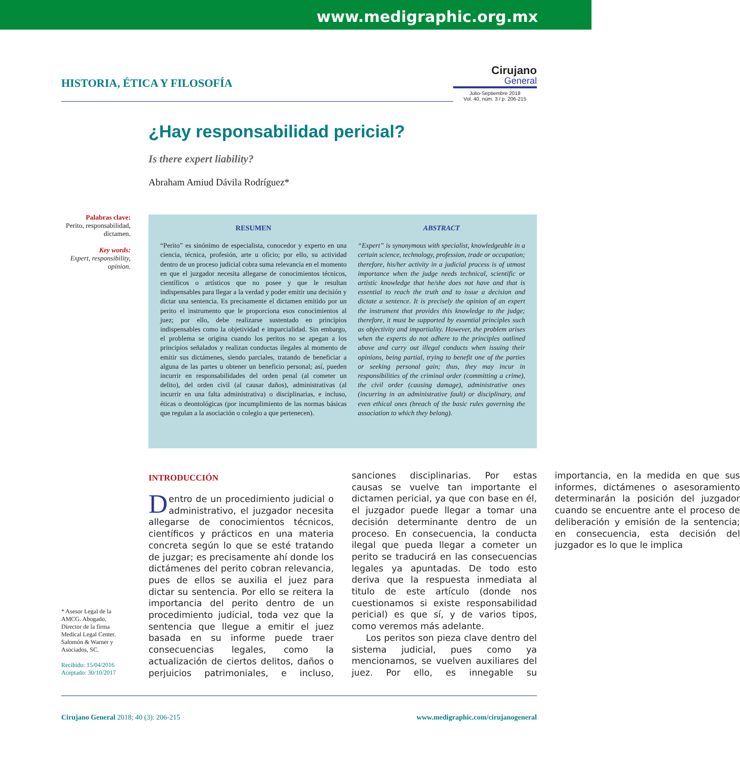www.medigraphic.org.mx
HISTORIA, ÉTICA Y FILOSOFÍA
Cirujano
General
Julio-Septiembre 2018
Vol. 40, núm. 3 / p. 206-215
¿Hay responsabilidad pericial?
Is there expert liability?
Abraham Amiud Dávila Rodríguez*
Palabras clave:
Perito, responsabilidad, dictamen.
Key words:
Expert, responsibility, opinion.
RESUMEN
“Perito” es sinónimo de especialista, conocedor y experto en una ciencia, técnica, profesión, arte u oficio; por ello, su actividad dentro de un proceso judicial cobra suma relevancia en el momento en que el juzgador necesita allegarse de conocimientos técnicos, científicos o artísticos que no posee y que le resultan indispensables para llegar a la verdad y poder emitir una decisión y dictar una sentencia. Es precisamente el dictamen emitido por un perito el instrumento que le proporciona esos conocimientos al juez; por ello, debe realizarse sustentado en principios indispensables como la objetividad e imparcialidad. Sin embargo, el problema se origina cuando los peritos no se apegan a los principios señalados y realizan conductas ilegales al momento de emitir sus dictámenes, siendo parciales, tratando de beneficiar a alguna de las partes u obtener un beneficio personal; así, pueden incurrir en responsabilidades del orden penal (al cometer un delito), del orden civil (al causar daños), administrativas (al incurrir en una falta administrativa) o disciplinarias, e incluso, éticas o deontológicas (por incumplimiento de las normas básicas que regulan a la asociación o colegio a que pertenecen).
ABSTRACT
“Expert” is synonymous with specialist, knowledgeable in a certain science, technology, profession, trade or occupation; therefore, his/her activity in a judicial process is of utmost importance when the judge needs technical, scientific or artistic knowledge that he/she does not have and that is essential to reach the truth and to issue a decision and dictate a sentence. It is precisely the opinion of an expert the instrument that provides this knowledge to the judge; therefore, it must be supported by essential principles such as objectivity and impartiality. However, the problem arises when the experts do not adhere to the principles outlined above and carry out illegal conducts when issuing their opinions, being partial, trying to benefit one of the parties or seeking personal gain; thus, they may incur in responsibilities of the criminal order (committing a crime), the civil order (causing damage), administrative ones (incurring in an administrative fault) or disciplinary, and even ethical ones (breach of the basic rules governing the association to which they belong).
INTRODUCCIÓN
Dentro de un procedimiento judicial o administrativo, el juzgador necesita allegarse de conocimientos técnicos, científicos y prácticos en una materia concreta según lo que se esté tratando de juzgar; es precisamente ahí donde los dictámenes del perito cobran relevancia, pues de ellos se auxilia el juez para dictar su sentencia. Por ello se reitera la importancia del perito dentro de un procedimiento judicial, toda vez que la sentencia que llegue a emitir el juez basada en su informe puede traer consecuencias legales, como la actualización de ciertos delitos, daños o perjuicios patrimoniales, e incluso, sanciones disciplinarias. Por estas causas se vuelve tan importante el dictamen pericial, ya que con base en él, el juzgador puede llegar a tomar una decisión determinante dentro de un proceso. En consecuencia, la conducta ilegal que pueda llegar a cometer un perito se traducirá en las consecuencias legales ya apuntadas. De todo esto deriva que la respuesta inmediata al titulo de este artículo (donde nos cuestionamos si existe responsabilidad pericial) es que sí, y de varios tipos, como veremos más adelante.
Los peritos son pieza clave dentro del sistema judicial, pues como ya mencionamos, se vuelven auxiliares del juez. Por ello, es innegable su importancia, en la medida en que sus informes, dictámenes o asesoramiento determinarán la posición del juzgador cuando se encuentre ante el proceso de deliberación y emisión de la sentencia; en consecuencia, esta decisión del juzgador es lo que le implica
* Asesor Legal de la AMCG. Abogado, Director de la firma Medical Legal Center. Salomón & Warner y Asociados, SC.
Recibido: 15/04/2016
Aceptado: 30/10/2017
Cirujano General 2018; 40 (3): 206-215 www.medigraphic.com/cirujanogeneral